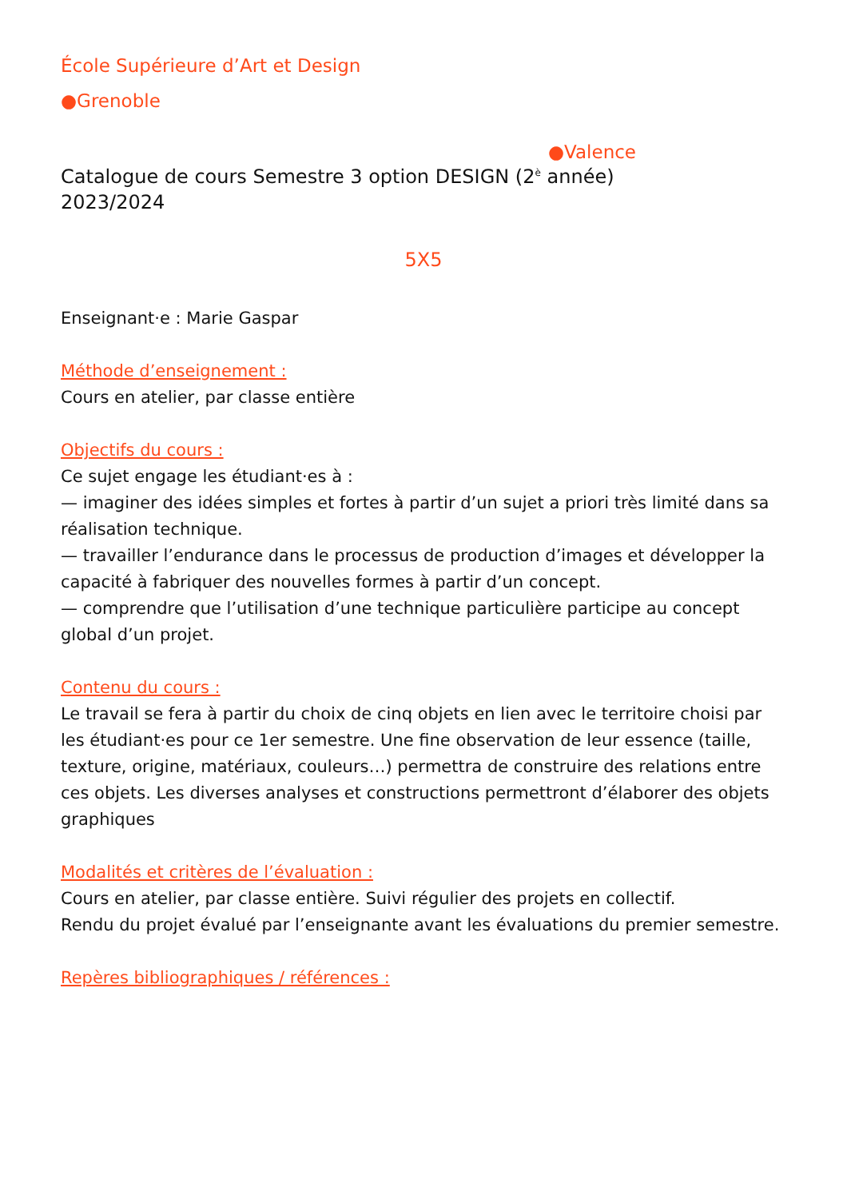École Supérieure d’Art et Design
●Grenoble
●Valence
Catalogue de cours Semestre 3 option DESIGN (2<sup>è</sup> année)
2023/2024
5X5
Enseignant·e : Marie Gaspar
Méthode d’enseignement :
Cours en atelier, par classe entière
Objectifs du cours :
Ce sujet engage les étudiant·es à :
— imaginer des idées simples et fortes à partir d’un sujet a priori très limité dans sa réalisation technique.
— travailler l’endurance dans le processus de production d’images et développer la capacité à fabriquer des nouvelles formes à partir d’un concept.
— comprendre que l’utilisation d’une technique particulière participe au concept global d’un projet.
Contenu du cours :
Le travail se fera à partir du choix de cinq objets en lien avec le territoire choisi par les étudiant·es pour ce 1er semestre. Une fine observation de leur essence (taille, texture, origine, matériaux, couleurs…) permettra de construire des relations entre ces objets. Les diverses analyses et constructions permettront d’élaborer des objets graphiques
Modalités et critères de l’évaluation :
Cours en atelier, par classe entière. Suivi régulier des projets en collectif.
Rendu du projet évalué par l’enseignante avant les évaluations du premier semestre.
Repères bibliographiques / références :